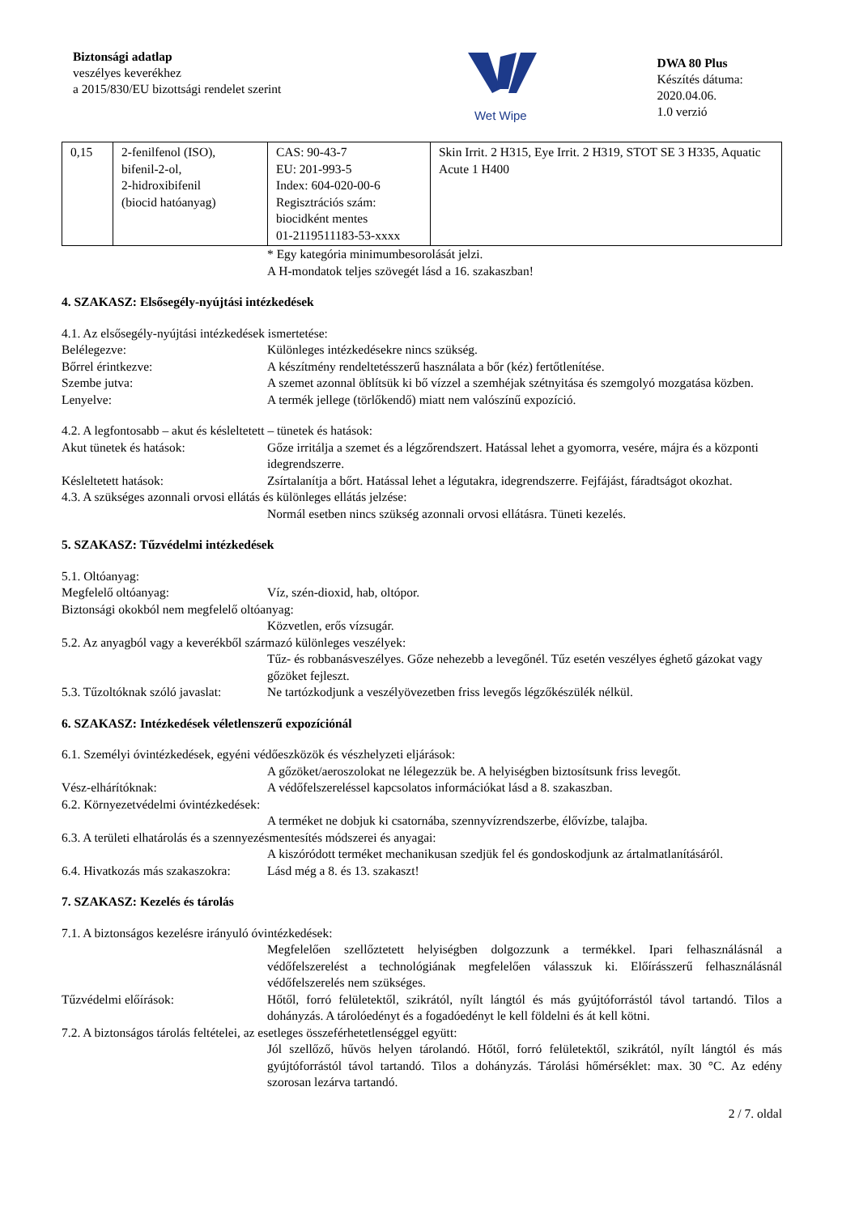Biztonsági adatlap
veszélyes keverékhez
a 2015/830/EU bizottsági rendelet szerint
Wet Wipe
DWA 80 Plus
Készítés dátuma: 2020.04.06.
1.0 verzió
| 0,15 | 2-fenilfenol (ISO), bifenil-2-ol, 2-hidroxibifenil (biocid hatóanyag) | CAS: 90-43-7 EU: 201-993-5 Index: 604-020-00-6 Regisztrációs szám: biocidként mentes 01-2119511183-53-xxxx | Skin Irrit. 2 H315, Eye Irrit. 2 H319, STOT SE 3 H335, Aquatic Acute 1 H400 |
* Egy kategória minimumbesorolását jelzi.
A H-mondatok teljes szövegét lásd a 16. szakaszban!
4. SZAKASZ: Elsősegély-nyújtási intézkedések
4.1. Az elsősegély-nyújtási intézkedések ismertetése:
Belélegezve: Különleges intézkedésekre nincs szükség.
Bőrrel érintkezve: A készítmény rendeltetésszerű használata a bőr (kéz) fertőtlenítése.
Szembe jutva: A szemet azonnal öblítsük ki bő vízzel a szemhéjak szétnyitása és szemgolyó mozgatása közben.
Lenyelve: A termék jellege (törlőkendő) miatt nem valószínű expozíció.
4.2. A legfontosabb – akut és késleltetett – tünetek és hatások:
Akut tünetek és hatások: Gőze irritálja a szemet és a légzőrendszert. Hatással lehet a gyomorra, vesére, májra és a központi idegrendszerre.
Késleltetett hatások: Zsírtalanítja a bőrt. Hatással lehet a légutakra, idegrendszerre. Fejfájást, fáradtságot okozhat.
4.3. A szükséges azonnali orvosi ellátás és különleges ellátás jelzése:
Normál esetben nincs szükség azonnali orvosi ellátásra. Tüneti kezelés.
5. SZAKASZ: Tűzvédelmi intézkedések
5.1. Oltóanyag:
Megfelelő oltóanyag: Víz, szén-dioxid, hab, oltópor.
Biztonsági okokból nem megfelelő oltóanyag:
Közvetlen, erős vízsugár.
5.2. Az anyagból vagy a keverékből származó különleges veszélyek:
Tűz- és robbanásveszélyes. Gőze nehezebb a levegőnél. Tűz esetén veszélyes éghető gázokat vagy gőzöket fejleszt.
5.3. Tűzoltóknak szóló javaslat: Ne tartózkodjunk a veszélyövezetben friss levegős légzőkészülék nélkül.
6. SZAKASZ: Intézkedések véletlenszerű expozíciónál
6.1. Személyi óvintézkedések, egyéni védőeszközök és vészhelyzeti eljárások:
A gőzöket/aeroszolokat ne lélegezzük be. A helyiségben biztosítsunk friss levegőt.
Vész-elhárítóknak: A védőfelszereléssel kapcsolatos információkat lásd a 8. szakaszban.
6.2. Környezetvédelmi óvintézkedések:
A terméket ne dobjuk ki csatornába, szennyvízrendszerbe, élővízbe, talajba.
6.3. A területi elhatárolás és a szennyezésmentesítés módszerei és anyagai:
A kiszóródott terméket mechanikusan szedjük fel és gondoskodjunk az ártalmatlanításáról.
6.4. Hivatkozás más szakaszokra: Lásd még a 8. és 13. szakaszt!
7. SZAKASZ: Kezelés és tárolás
7.1. A biztonságos kezelésre irányuló óvintézkedések:
Megfelelően szellőztetett helyiségben dolgozzunk a termékkel. Ipari felhasználásnál a védőfelszerelést a technológiának megfelelően válasszuk ki. Előírásszerű felhasználásnál védőfelszerelés nem szükséges.
Tűzvédelmi előírások: Hőtől, forró felületektől, szikrától, nyílt lángtól és más gyújtóforrástól távol tartandó. Tilos a dohányzás. A tárolóedényt és a fogadóedényt le kell földelni és át kell kötni.
7.2. A biztonságos tárolás feltételei, az esetleges összeférhetetlenséggel együtt:
Jól szellőző, hűvös helyen tárolandó. Hőtől, forró felületektől, szikrától, nyílt lángtól és más gyújtóforrástól távol tartandó. Tilos a dohányzás. Tárolási hőmérséklet: max. 30 °C. Az edény szorosan lezárva tartandó.
2 / 7. oldal